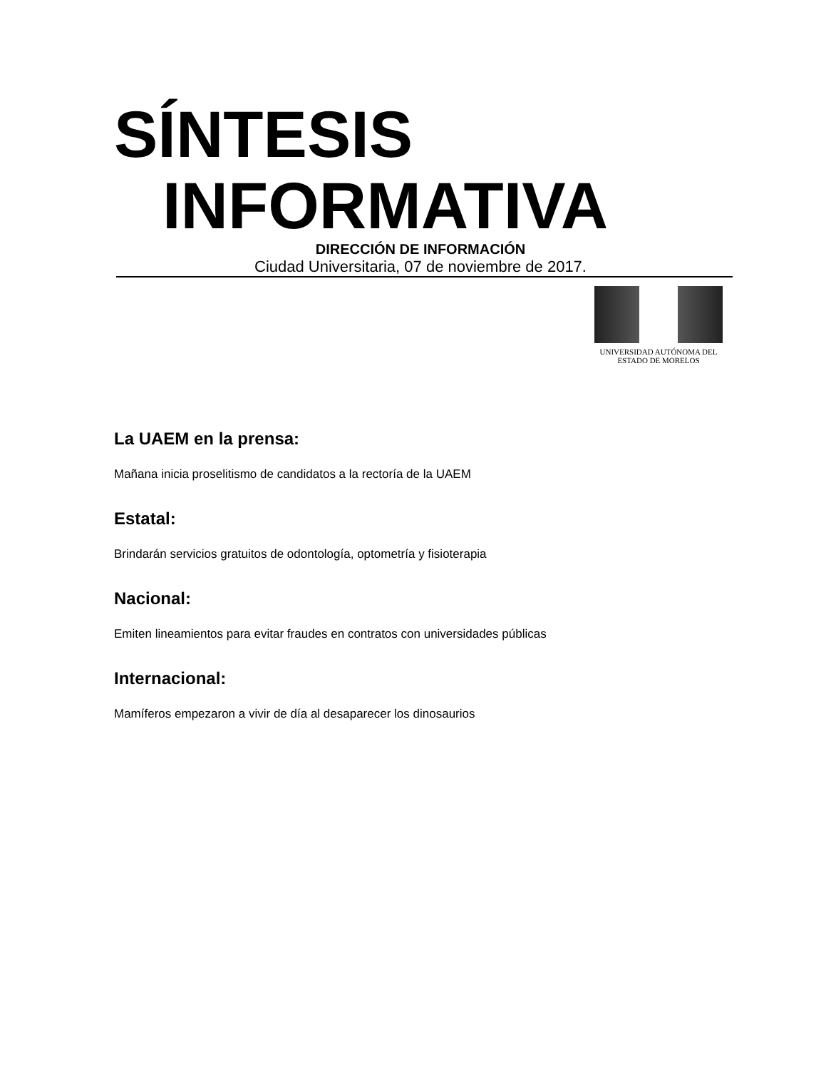SÍNTESIS
INFORMATIVA
DIRECCIÓN DE INFORMACIÓN
Ciudad Universitaria, 07 de noviembre de 2017.
UNIVERSIDAD AUTÓNOMA DEL
ESTADO DE MORELOS
La UAEM en la prensa:
Mañana inicia proselitismo de candidatos a la rectoría de la UAEM
Estatal:
Brindarán servicios gratuitos de odontología, optometría y fisioterapia
Nacional:
Emiten lineamientos para evitar fraudes en contratos con universidades públicas
Internacional:
Mamíferos empezaron a vivir de día al desaparecer los dinosaurios